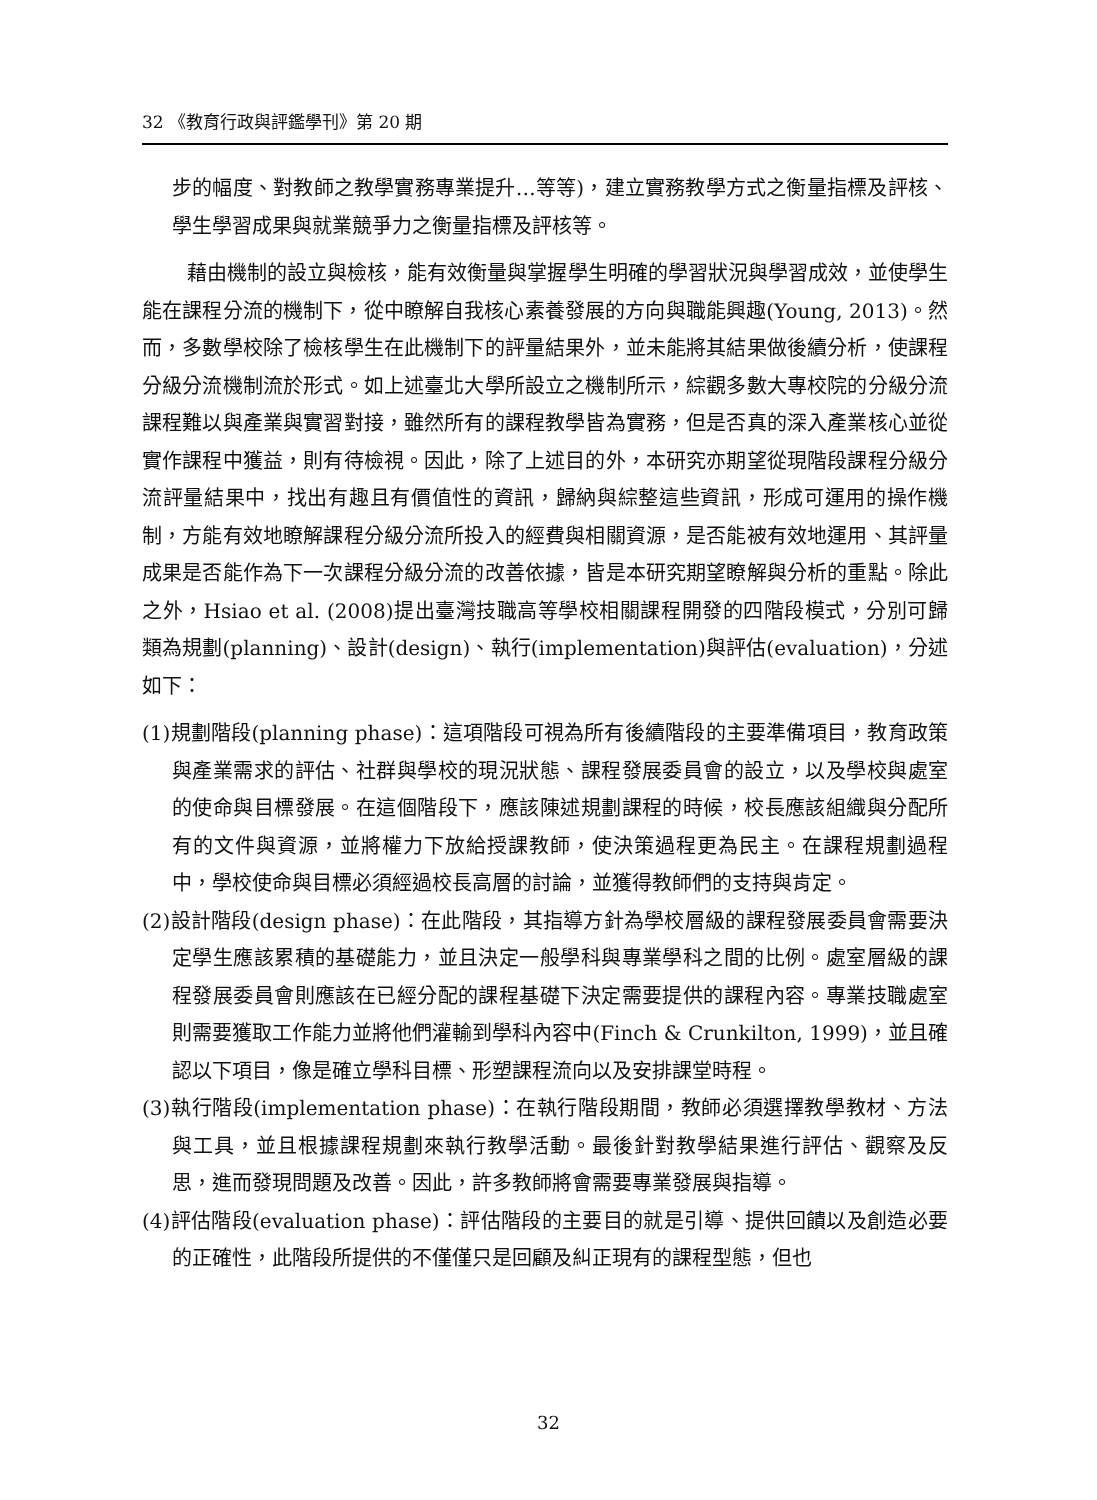32 《教育行政與評鑑學刊》第 20 期
步的幅度、對教師之教學實務專業提升…等等)，建立實務教學方式之衡量指標及評核、學生學習成果與就業競爭力之衡量指標及評核等。
藉由機制的設立與檢核，能有效衡量與掌握學生明確的學習狀況與學習成效，並使學生能在課程分流的機制下，從中瞭解自我核心素養發展的方向與職能興趣(Young, 2013)。然而，多數學校除了檢核學生在此機制下的評量結果外，並未能將其結果做後續分析，使課程分級分流機制流於形式。如上述臺北大學所設立之機制所示，綜觀多數大專校院的分級分流課程難以與產業與實習對接，雖然所有的課程教學皆為實務，但是否真的深入產業核心並從實作課程中獲益，則有待檢視。因此，除了上述目的外，本研究亦期望從現階段課程分級分流評量結果中，找出有趣且有價值性的資訊，歸納與綜整這些資訊，形成可運用的操作機制，方能有效地瞭解課程分級分流所投入的經費與相關資源，是否能被有效地運用、其評量成果是否能作為下一次課程分級分流的改善依據，皆是本研究期望瞭解與分析的重點。除此之外，Hsiao et al. (2008)提出臺灣技職高等學校相關課程開發的四階段模式，分別可歸類為規劃(planning)、設計(design)、執行(implementation)與評估(evaluation)，分述如下：
(1)規劃階段(planning phase)：這項階段可視為所有後續階段的主要準備項目，教育政策與產業需求的評估、社群與學校的現況狀態、課程發展委員會的設立，以及學校與處室的使命與目標發展。在這個階段下，應該陳述規劃課程的時候，校長應該組織與分配所有的文件與資源，並將權力下放給授課教師，使決策過程更為民主。在課程規劃過程中，學校使命與目標必須經過校長高層的討論，並獲得教師們的支持與肯定。
(2)設計階段(design phase)：在此階段，其指導方針為學校層級的課程發展委員會需要決定學生應該累積的基礎能力，並且決定一般學科與專業學科之間的比例。處室層級的課程發展委員會則應該在已經分配的課程基礎下決定需要提供的課程內容。專業技職處室則需要獲取工作能力並將他們灌輸到學科內容中(Finch & Crunkilton, 1999)，並且確認以下項目，像是確立學科目標、形塑課程流向以及安排課堂時程。
(3)執行階段(implementation phase)：在執行階段期間，教師必須選擇教學教材、方法與工具，並且根據課程規劃來執行教學活動。最後針對教學結果進行評估、觀察及反思，進而發現問題及改善。因此，許多教師將會需要專業發展與指導。
(4)評估階段(evaluation phase)：評估階段的主要目的就是引導、提供回饋以及創造必要的正確性，此階段所提供的不僅僅只是回顧及糾正現有的課程型態，但也
32